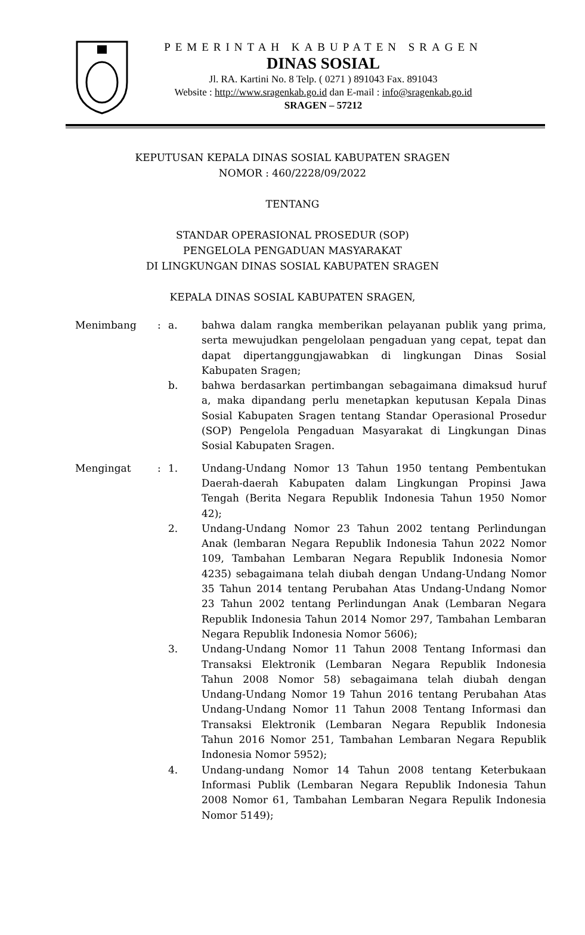PEMERINTAH KABUPATEN SRAGEN
DINAS SOSIAL
Jl. RA. Kartini No. 8 Telp. ( 0271 ) 891043 Fax. 891043
Website : http://www.sragenkab.go.id dan E-mail : info@sragenkab.go.id
SRAGEN – 57212
KEPUTUSAN KEPALA DINAS SOSIAL KABUPATEN SRAGEN
NOMOR : 460/2228/09/2022
TENTANG
STANDAR OPERASIONAL PROSEDUR (SOP)
PENGELOLA PENGADUAN MASYARAKAT
DI LINGKUNGAN DINAS SOSIAL KABUPATEN SRAGEN
KEPALA DINAS SOSIAL KABUPATEN SRAGEN,
| Menimbang | : | a. | bahwa dalam rangka memberikan pelayanan publik yang prima, serta mewujudkan pengelolaan pengaduan yang cepat, tepat dan dapat dipertanggungjawabkan di lingkungan Dinas Sosial Kabupaten Sragen; |
| | | b. | bahwa berdasarkan pertimbangan sebagaimana dimaksud huruf a, maka dipandang perlu menetapkan keputusan Kepala Dinas Sosial Kabupaten Sragen tentang Standar Operasional Prosedur (SOP) Pengelola Pengaduan Masyarakat di Lingkungan Dinas Sosial Kabupaten Sragen. |
| Mengingat | : | 1. | Undang-Undang Nomor 13 Tahun 1950 tentang Pembentukan Daerah-daerah Kabupaten dalam Lingkungan Propinsi Jawa Tengah (Berita Negara Republik Indonesia Tahun 1950 Nomor 42); |
| | | 2. | Undang-Undang Nomor 23 Tahun 2002 tentang Perlindungan Anak (lembaran Negara Republik Indonesia Tahun 2022 Nomor 109, Tambahan Lembaran Negara Republik Indonesia Nomor 4235) sebagaimana telah diubah dengan Undang-Undang Nomor 35 Tahun 2014 tentang Perubahan Atas Undang-Undang Nomor 23 Tahun 2002 tentang Perlindungan Anak (Lembaran Negara Republik Indonesia Tahun 2014 Nomor 297, Tambahan Lembaran Negara Republik Indonesia Nomor 5606); |
| | | 3. | Undang-Undang Nomor 11 Tahun 2008 Tentang Informasi dan Transaksi Elektronik (Lembaran Negara Republik Indonesia Tahun 2008 Nomor 58) sebagaimana telah diubah dengan Undang-Undang Nomor 19 Tahun 2016 tentang Perubahan Atas Undang-Undang Nomor 11 Tahun 2008 Tentang Informasi dan Transaksi Elektronik (Lembaran Negara Republik Indonesia Tahun 2016 Nomor 251, Tambahan Lembaran Negara Republik Indonesia Nomor 5952); |
| | | 4. | Undang-undang Nomor 14 Tahun 2008 tentang Keterbukaan Informasi Publik (Lembaran Negara Republik Indonesia Tahun 2008 Nomor 61, Tambahan Lembaran Negara Repulik Indonesia Nomor 5149); |